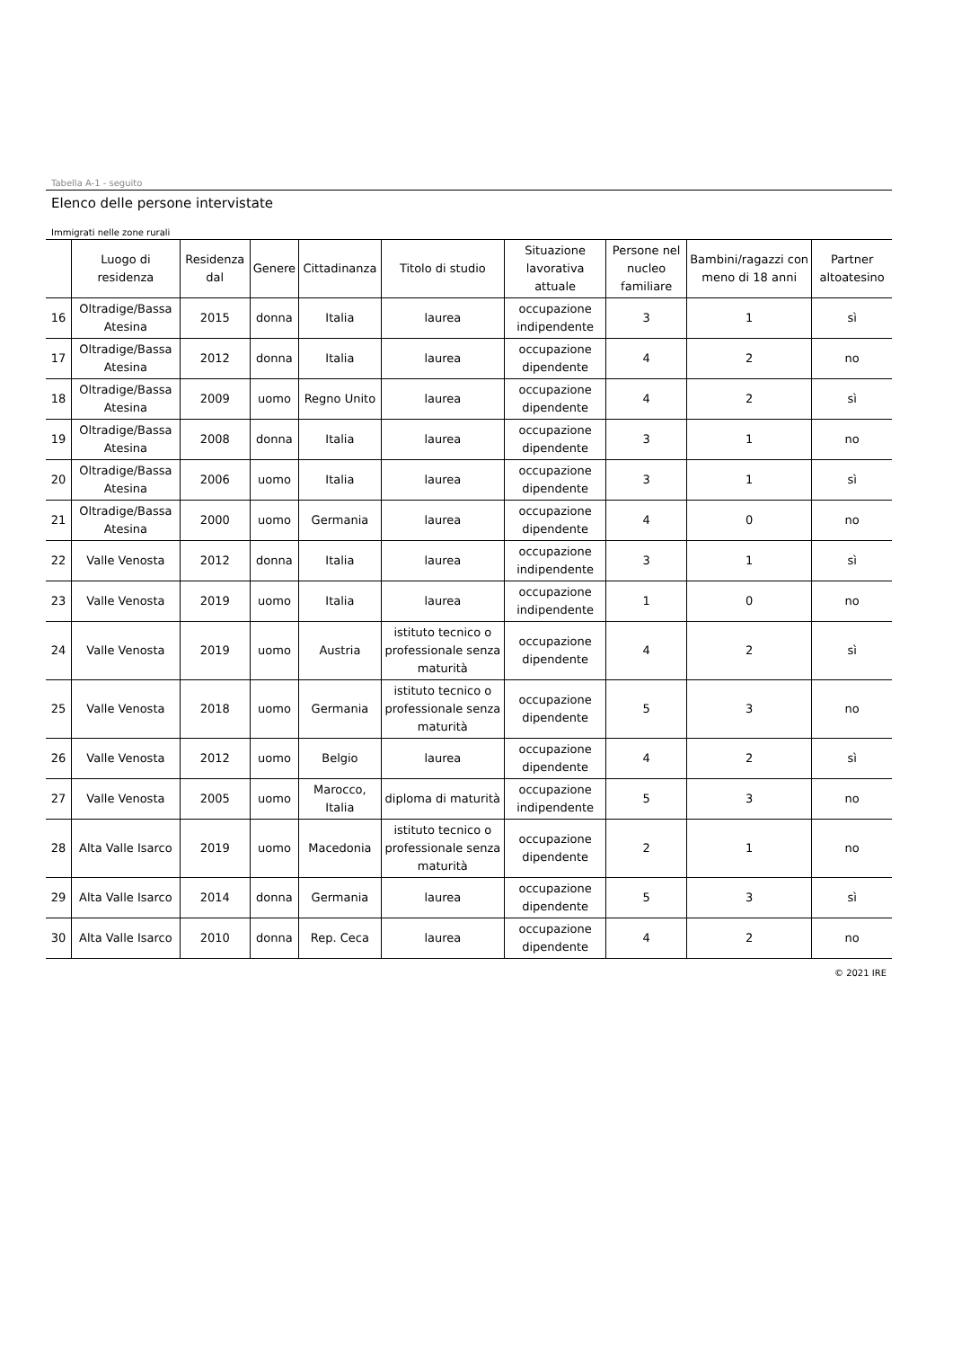Tabella A-1 - seguito
Elenco delle persone intervistate
Immigrati nelle zone rurali
| | Luogo di residenza | Residenza dal | Genere | Cittadinanza | Titolo di studio | Situazione lavorativa attuale | Persone nel nucleo familiare | Bambini/ragazzi con meno di 18 anni | Partner altoatesino |
| --- | --- | --- | --- | --- | --- | --- | --- | --- | --- |
| 16 | Oltradige/Bassa Atesina | 2015 | donna | Italia | laurea | occupazione indipendente | 3 | 1 | sì |
| 17 | Oltradige/Bassa Atesina | 2012 | donna | Italia | laurea | occupazione dipendente | 4 | 2 | no |
| 18 | Oltradige/Bassa Atesina | 2009 | uomo | Regno Unito | laurea | occupazione dipendente | 4 | 2 | sì |
| 19 | Oltradige/Bassa Atesina | 2008 | donna | Italia | laurea | occupazione dipendente | 3 | 1 | no |
| 20 | Oltradige/Bassa Atesina | 2006 | uomo | Italia | laurea | occupazione dipendente | 3 | 1 | sì |
| 21 | Oltradige/Bassa Atesina | 2000 | uomo | Germania | laurea | occupazione dipendente | 4 | 0 | no |
| 22 | Valle Venosta | 2012 | donna | Italia | laurea | occupazione indipendente | 3 | 1 | sì |
| 23 | Valle Venosta | 2019 | uomo | Italia | laurea | occupazione indipendente | 1 | 0 | no |
| 24 | Valle Venosta | 2019 | uomo | Austria | istituto tecnico o professionale senza maturità | occupazione dipendente | 4 | 2 | sì |
| 25 | Valle Venosta | 2018 | uomo | Germania | istituto tecnico o professionale senza maturità | occupazione dipendente | 5 | 3 | no |
| 26 | Valle Venosta | 2012 | uomo | Belgio | laurea | occupazione dipendente | 4 | 2 | sì |
| 27 | Valle Venosta | 2005 | uomo | Marocco, Italia | diploma di maturità | occupazione indipendente | 5 | 3 | no |
| 28 | Alta Valle Isarco | 2019 | uomo | Macedonia | istituto tecnico o professionale senza maturità | occupazione dipendente | 2 | 1 | no |
| 29 | Alta Valle Isarco | 2014 | donna | Germania | laurea | occupazione dipendente | 5 | 3 | sì |
| 30 | Alta Valle Isarco | 2010 | donna | Rep. Ceca | laurea | occupazione dipendente | 4 | 2 | no |
© 2021 IRE